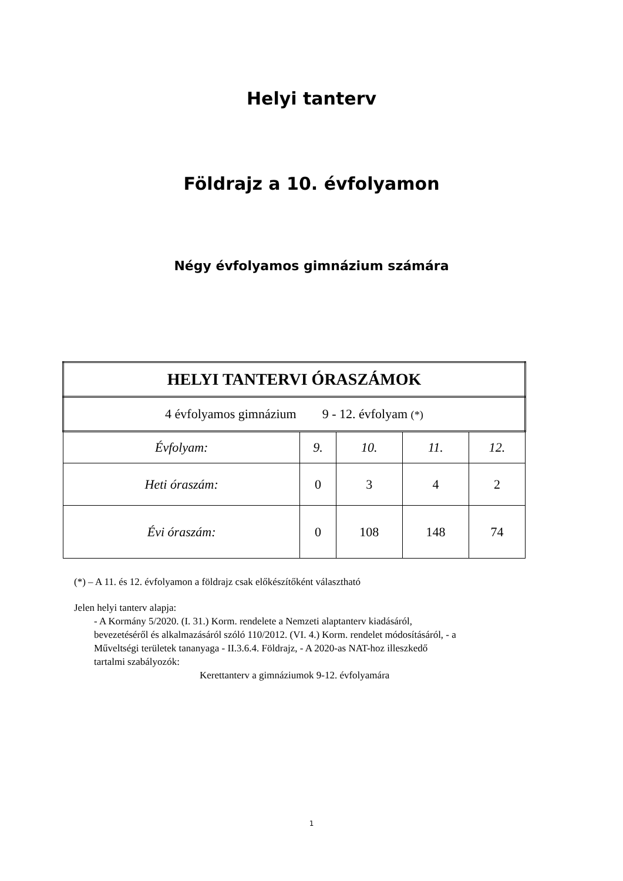Helyi tanterv
Földrajz a 10. évfolyamon
Négy évfolyamos gimnázium számára
| HELYI TANTERVI ÓRASZÁMOK | | | | |
| --- | --- | --- | --- | --- |
| 4 évfolyamos gimnázium 9 - 12. évfolyam (*) | | | | |
| Évfolyam: | 9. | 10. | 11. | 12. |
| Heti óraszám: | 0 | 3 | 4 | 2 |
| Évi óraszám: | 0 | 108 | 148 | 74 |
(*) – A 11. és 12. évfolyamon a földrajz csak előkészítőként választható
Jelen helyi tanterv alapja:
- A Kormány 5/2020. (I. 31.) Korm. rendelete a Nemzeti alaptanterv kiadásáról, bevezetéséről és alkalmazásáról szóló 110/2012. (VI. 4.) Korm. rendelet módosításáról, - a Műveltségi területek tananyaga - II.3.6.4. Földrajz, - A 2020-as NAT-hoz illeszkedő tartalmi szabályozók:
Kerettanterv a gimnáziumok 9-12. évfolyamára
1